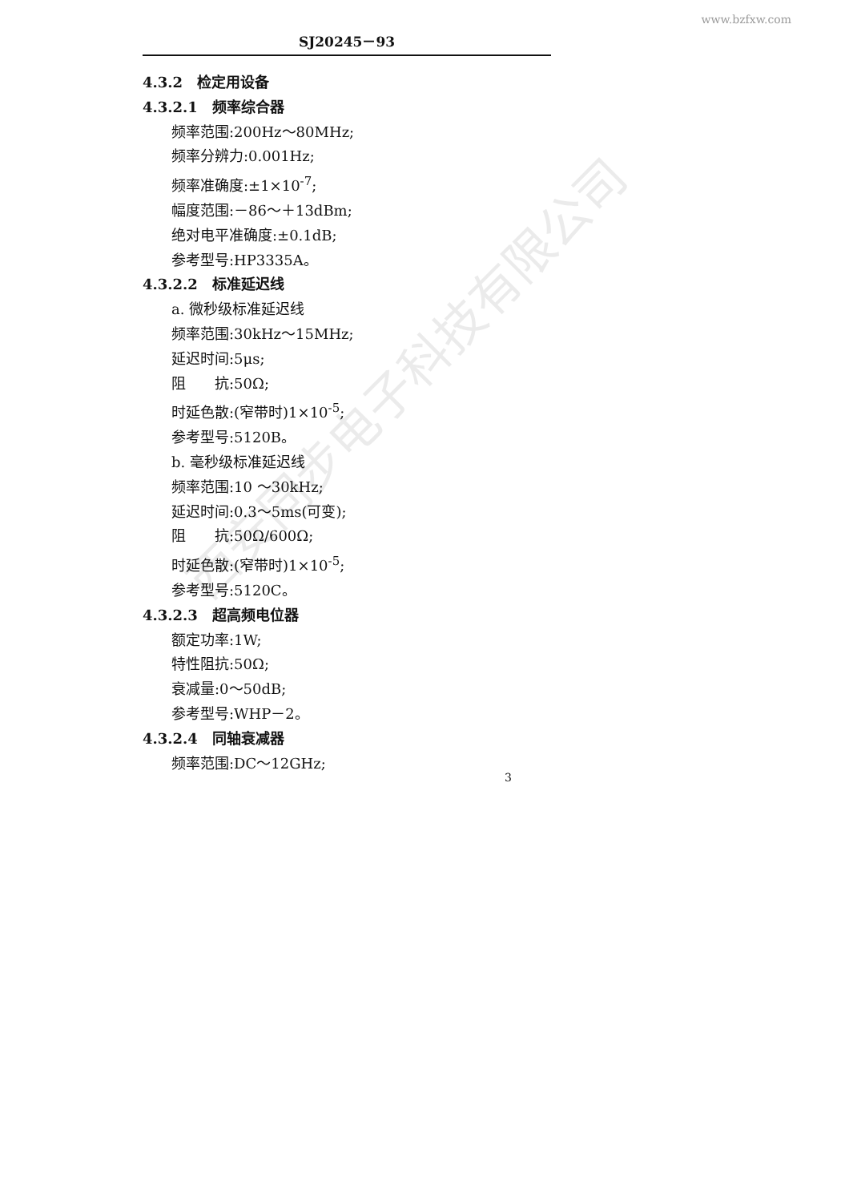www.bzfxw.com
SJ20245－93
4.3.2　检定用设备
4.3.2.1　频率综合器
频率范围:200Hz～80MHz;
频率分辨力:0.001Hz;
频率准确度:±1×10<sup>-7</sup>;
幅度范围:－86～＋13dBm;
绝对电平准确度:±0.1dB;
参考型号:HP3335A。
4.3.2.2　标准延迟线
a. 微秒级标准延迟线
频率范围:30kHz～15MHz;
延迟时间:5μs;
阻　　抗:50Ω;
时延色散:(窄带时)1×10<sup>-5</sup>;
参考型号:5120B。
b. 毫秒级标准延迟线
频率范围:10 ～30kHz;
延迟时间:0.3～5ms(可变);
阻　　抗:50Ω/600Ω;
时延色散:(窄带时)1×10<sup>-5</sup>;
参考型号:5120C。
4.3.2.3　超高频电位器
额定功率:1W;
特性阻抗:50Ω;
衰减量:0～50dB;
参考型号:WHP－2。
4.3.2.4　同轴衰减器
频率范围:DC～12GHz;
3
西安同步电子科技有限公司